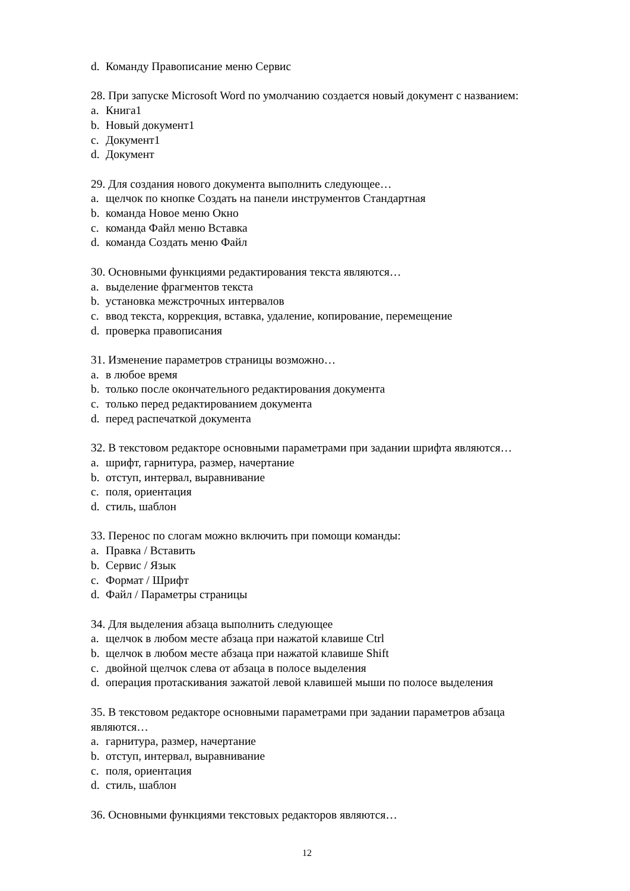d. Команду Правописание меню Сервис
28. При запуске Microsoft Word по умолчанию создается новый документ с названием:
a. Книга1
b. Новый документ1
c. Документ1
d. Документ
29. Для создания нового документа выполнить следующее…
a. щелчок по кнопке Создать на панели инструментов Стандартная
b. команда Новое меню Окно
c. команда Файл меню Вставка
d. команда Создать меню Файл
30. Основными функциями редактирования текста являются…
a. выделение фрагментов текста
b. установка межстрочных интервалов
c. ввод текста, коррекция, вставка, удаление, копирование, перемещение
d. проверка правописания
31. Изменение параметров страницы возможно…
a. в любое время
b. только после окончательного редактирования документа
c. только перед редактированием документа
d. перед распечаткой документа
32. В текстовом редакторе основными параметрами при задании шрифта являются…
a. шрифт, гарнитура, размер, начертание
b. отступ, интервал, выравнивание
c. поля, ориентация
d. стиль, шаблон
33. Перенос по слогам можно включить при помощи команды:
a. Правка / Вставить
b. Сервис / Язык
c. Формат / Шрифт
d. Файл / Параметры страницы
34. Для выделения абзаца выполнить следующее
a. щелчок в любом месте абзаца при нажатой клавише Ctrl
b. щелчок в любом месте абзаца при нажатой клавише Shift
c. двойной щелчок слева от абзаца в полосе выделения
d. операция протаскивания зажатой левой клавишей мыши по полосе выделения
35. В текстовом редакторе основными параметрами при задании параметров абзаца являются…
a. гарнитура, размер, начертание
b. отступ, интервал, выравнивание
c. поля, ориентация
d. стиль, шаблон
36. Основными функциями текстовых редакторов являются…
12